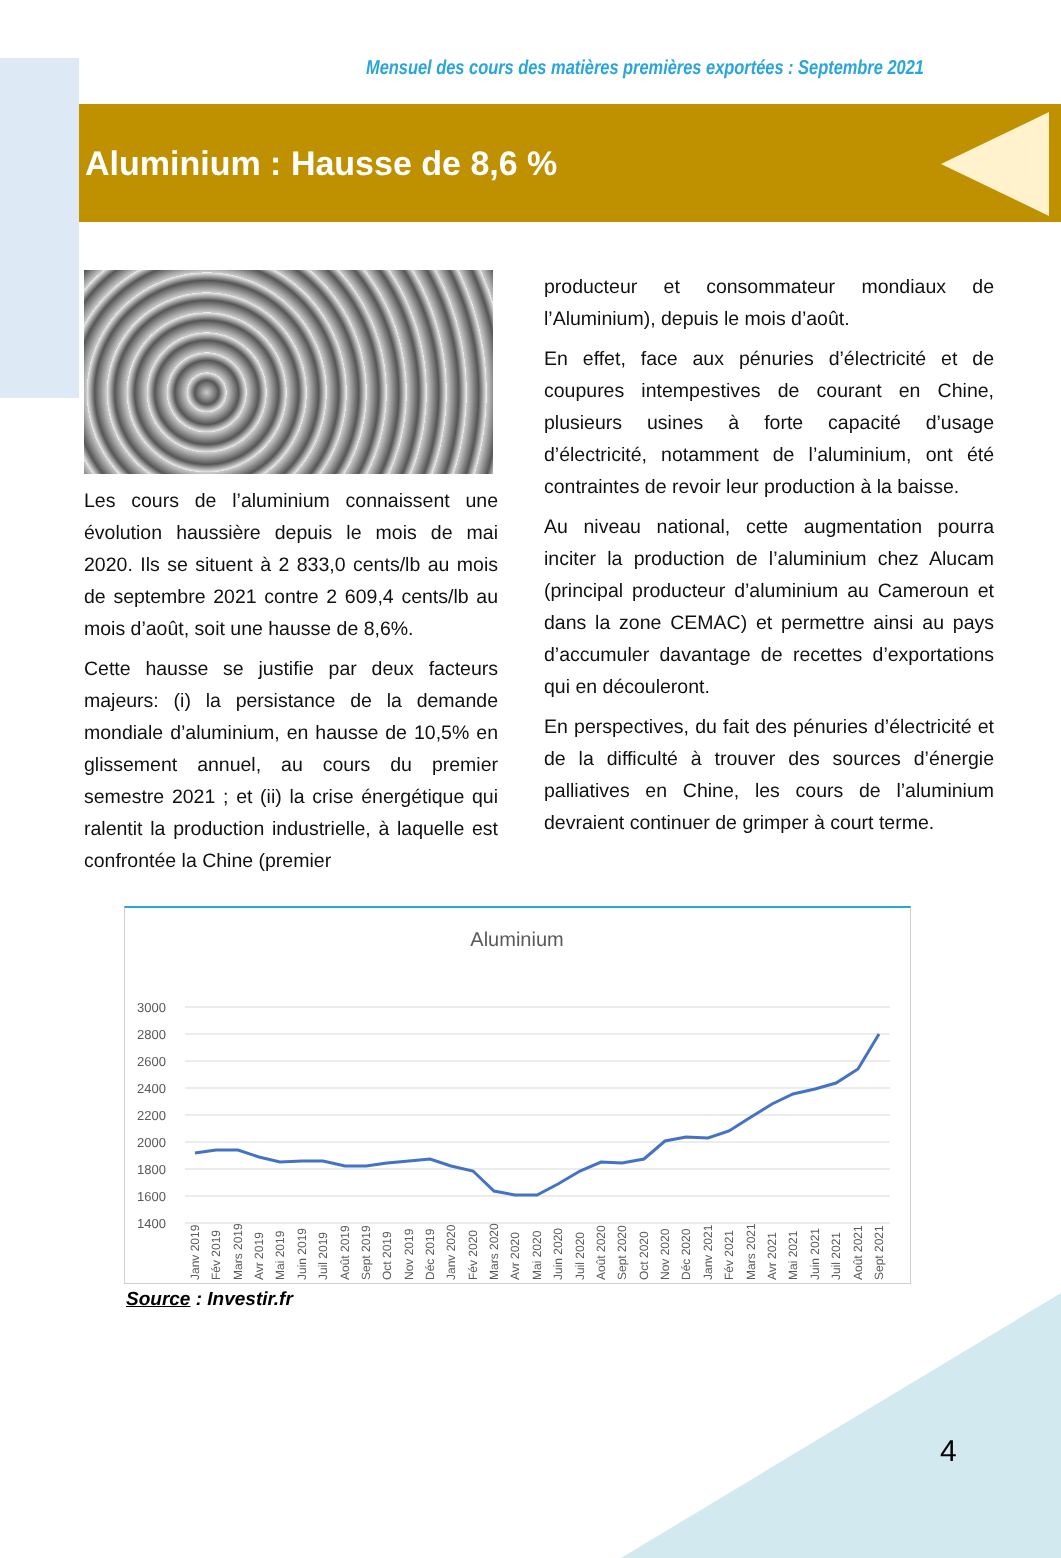Mensuel des cours des matières premières exportées : Septembre 2021
Aluminium : Hausse de 8,6 %
Les cours de l’aluminium connaissent une évolution haussière depuis le mois de mai 2020. Ils se situent à 2 833,0 cents/lb au mois de septembre 2021 contre 2 609,4 cents/lb au mois d’août, soit une hausse de 8,6%.
Cette hausse se justifie par deux facteurs majeurs: (i) la persistance de la demande mondiale d’aluminium, en hausse de 10,5% en glissement annuel, au cours du premier semestre 2021 ; et (ii) la crise énergétique qui ralentit la production industrielle, à laquelle est confrontée la Chine (premier
producteur et consommateur mondiaux de l’Aluminium), depuis le mois d’août.
En effet, face aux pénuries d’électricité et de coupures intempestives de courant en Chine, plusieurs usines à forte capacité d’usage d’électricité, notamment de l’aluminium, ont été contraintes de revoir leur production à la baisse.
Au niveau national, cette augmentation pourra inciter la production de l’aluminium chez Alucam (principal producteur d’aluminium au Cameroun et dans la zone CEMAC) et permettre ainsi au pays d’accumuler davantage de recettes d’exportations qui en découleront.
En perspectives, du fait des pénuries d’électricité et de la difficulté à trouver des sources d’énergie palliatives en Chine, les cours de l’aluminium devraient continuer de grimper à court terme.
Aluminium
3000
2800
2600
2400
2200
2000
1800
1600
1400
Janv 2019
Fév 2019
Mars 2019
Avr 2019
Mai 2019
Juin 2019
Juil 2019
Août 2019
Sept 2019
Oct 2019
Nov 2019
Déc 2019
Janv 2020
Fév 2020
Mars 2020
Avr 2020
Mai 2020
Juin 2020
Juil 2020
Août 2020
Sept 2020
Oct 2020
Nov 2020
Déc 2020
Janv 2021
Fév 2021
Mars 2021
Avr 2021
Mai 2021
Juin 2021
Juil 2021
Août 2021
Sept 2021
Source : Investir.fr
4